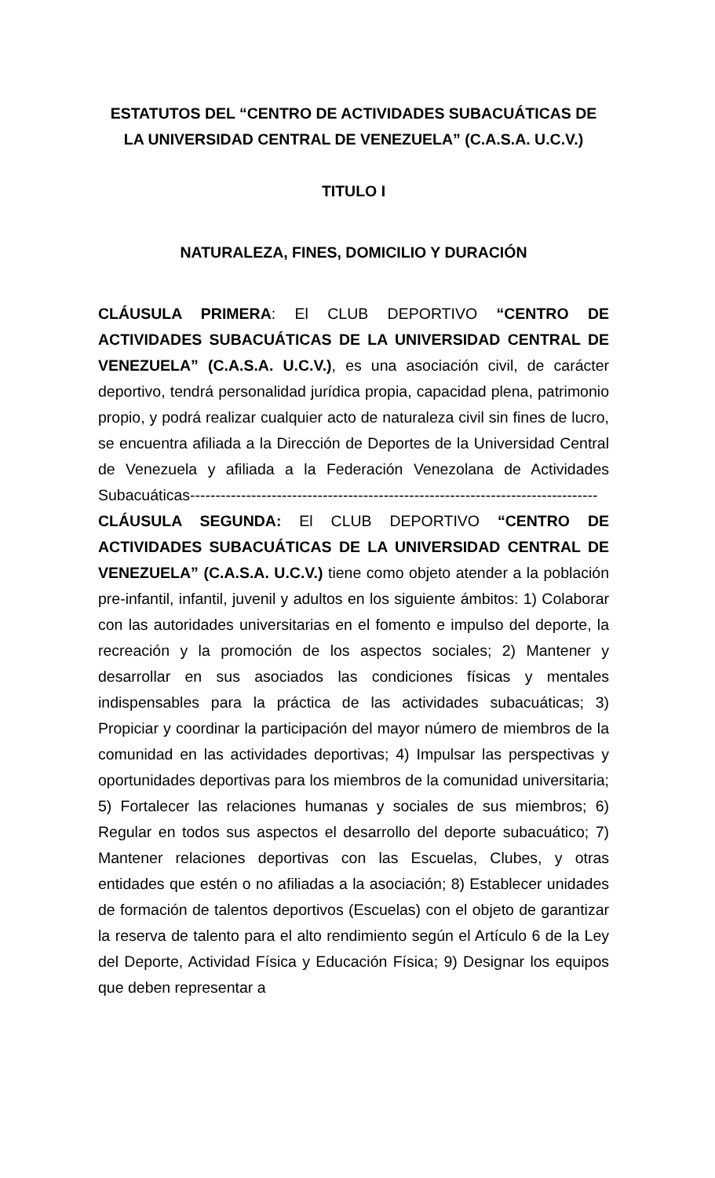ESTATUTOS DEL “CENTRO DE ACTIVIDADES SUBACUÁTICAS DE LA UNIVERSIDAD CENTRAL DE VENEZUELA” (C.A.S.A. U.C.V.)
TITULO I
NATURALEZA, FINES, DOMICILIO Y DURACIÓN
CLÁUSULA PRIMERA: El CLUB DEPORTIVO “CENTRO DE ACTIVIDADES SUBACUÁTICAS DE LA UNIVERSIDAD CENTRAL DE VENEZUELA” (C.A.S.A. U.C.V.), es una asociación civil, de carácter deportivo, tendrá personalidad jurídica propia, capacidad plena, patrimonio propio, y podrá realizar cualquier acto de naturaleza civil sin fines de lucro, se encuentra afiliada a la Dirección de Deportes de la Universidad Central de Venezuela y afiliada a la Federación Venezolana de Actividades Subacuáticas--------------------------------------------------------------------------------
CLÁUSULA SEGUNDA: El CLUB DEPORTIVO “CENTRO DE ACTIVIDADES SUBACUÁTICAS DE LA UNIVERSIDAD CENTRAL DE VENEZUELA” (C.A.S.A. U.C.V.) tiene como objeto atender a la población pre-infantil, infantil, juvenil y adultos en los siguiente ámbitos: 1) Colaborar con las autoridades universitarias en el fomento e impulso del deporte, la recreación y la promoción de los aspectos sociales; 2) Mantener y desarrollar en sus asociados las condiciones físicas y mentales indispensables para la práctica de las actividades subacuáticas; 3) Propiciar y coordinar la participación del mayor número de miembros de la comunidad en las actividades deportivas; 4) Impulsar las perspectivas y oportunidades deportivas para los miembros de la comunidad universitaria; 5) Fortalecer las relaciones humanas y sociales de sus miembros; 6) Regular en todos sus aspectos el desarrollo del deporte subacuático; 7) Mantener relaciones deportivas con las Escuelas, Clubes, y otras entidades que estén o no afiliadas a la asociación; 8) Establecer unidades de formación de talentos deportivos (Escuelas) con el objeto de garantizar la reserva de talento para el alto rendimiento según el Artículo 6 de la Ley del Deporte, Actividad Física y Educación Física; 9) Designar los equipos que deben representar a